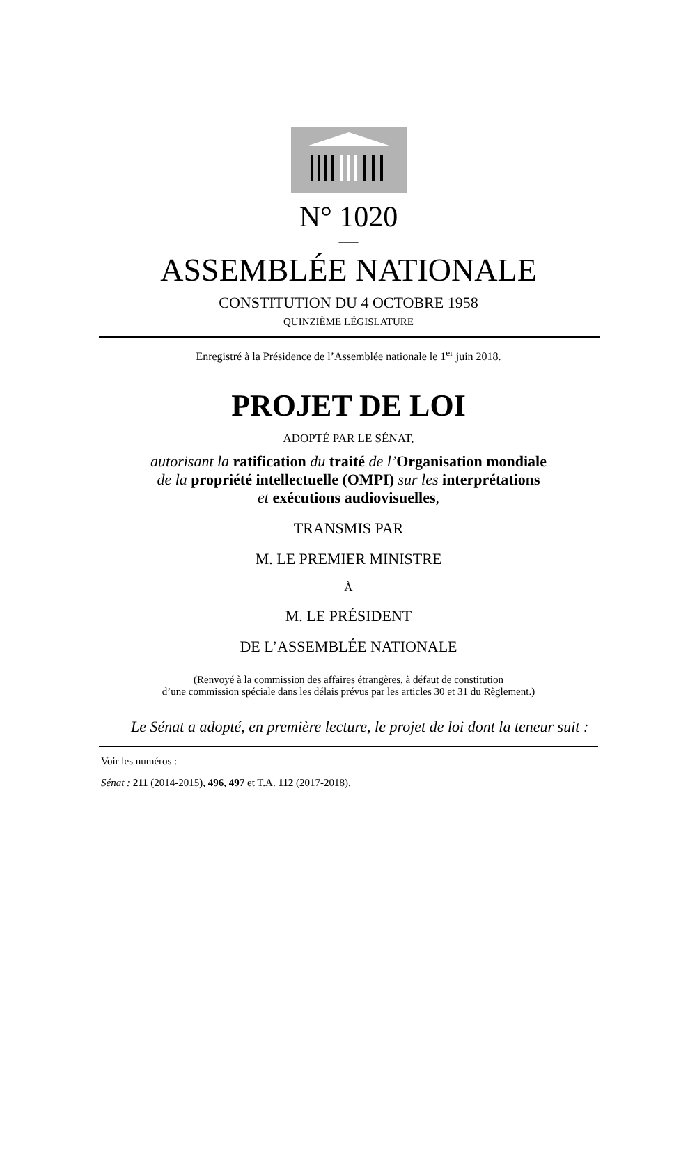N° 1020
____
ASSEMBLÉE NATIONALE
CONSTITUTION DU 4 OCTOBRE 1958
QUINZIÈME LÉGISLATURE
Enregistré à la Présidence de l’Assemblée nationale le 1<sup>er</sup> juin 2018.
PROJET DE LOI
ADOPTÉ PAR LE SÉNAT,
autorisant la ratification du traité de l’Organisation mondiale
de la propriété intellectuelle (OMPI) sur les interprétations
et exécutions audiovisuelles,
TRANSMIS PAR
M. LE PREMIER MINISTRE
À
M. LE PRÉSIDENT
DE L’ASSEMBLÉE NATIONALE
(Renvoyé à la commission des affaires étrangères, à défaut de constitution
d’une commission spéciale dans les délais prévus par les articles 30 et 31 du Règlement.)
Le Sénat a adopté, en première lecture, le projet de loi dont la teneur suit :
Voir les numéros :
Sénat : 211 (2014-2015), 496, 497 et T.A. 112 (2017-2018).